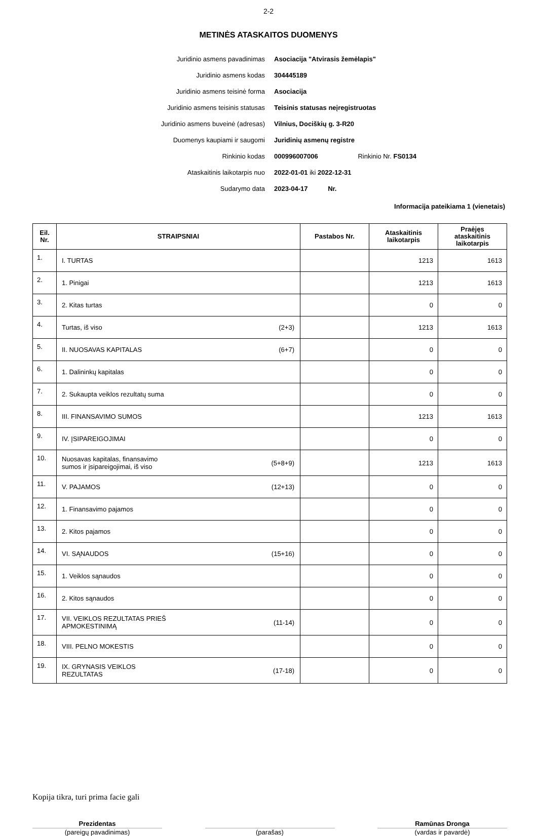2-2
METINĖS ATASKAITOS DUOMENYS
| Juridinio asmens pavadinimas | Asociacija "Atvirasis žemėlapis" |
| Juridinio asmens kodas | 304445189 |
| Juridinio asmens teisinė forma | Asociacija |
| Juridinio asmens teisinis statusas | Teisinis statusas neįregistruotas |
| Juridinio asmens buveinė (adresas) | Vilnius, Dociškių g. 3-R20 |
| Duomenys kaupiami ir saugomi | Juridinių asmenų registre |
| Rinkinio kodas | 000996007006 Rinkinio Nr. FS0134 |
| Ataskaitinis laikotarpis nuo | 2022-01-01 iki 2022-12-31 |
| Sudarymo data | 2023-04-17 Nr. |
Informacija pateikiama 1 (vienetais)
| Eil. Nr. | STRAIPSNIAI | Pastabos Nr. | Ataskaitinis laikotarpis | Praėjęs ataskaitinis laikotarpis |
| --- | --- | --- | --- | --- |
| 1. | I. TURTAS | | 1213 | 1613 |
| 2. | 1. Pinigai | | 1213 | 1613 |
| 3. | 2. Kitas turtas | | 0 | 0 |
| 4. | Turtas, iš viso (2+3) | | 1213 | 1613 |
| 5. | II. NUOSAVAS KAPITALAS (6+7) | | 0 | 0 |
| 6. | 1. Dalininkų kapitalas | | 0 | 0 |
| 7. | 2. Sukaupta veiklos rezultatų suma | | 0 | 0 |
| 8. | III. FINANSAVIMO SUMOS | | 1213 | 1613 |
| 9. | IV. ĮSIPAREIGOJIMAI | | 0 | 0 |
| 10. | Nuosavas kapitalas, finansavimo sumos ir įsipareigojimai, iš viso (5+8+9) | | 1213 | 1613 |
| 11. | V. PAJAMOS (12+13) | | 0 | 0 |
| 12. | 1. Finansavimo pajamos | | 0 | 0 |
| 13. | 2. Kitos pajamos | | 0 | 0 |
| 14. | VI. SĄNAUDOS (15+16) | | 0 | 0 |
| 15. | 1. Veiklos sąnaudos | | 0 | 0 |
| 16. | 2. Kitos sąnaudos | | 0 | 0 |
| 17. | VII. VEIKLOS REZULTATAS PRIEŠ APMOKESTINIMĄ (11-14) | | 0 | 0 |
| 18. | VIII. PELNO MOKESTIS | | 0 | 0 |
| 19. | IX. GRYNASIS VEIKLOS REZULTATAS (17-18) | | 0 | 0 |
Kopija tikra, turi prima facie gali
Prezidentas
(pareigų pavadinimas)
(parašas)
Ramūnas Dronga
(vardas ir pavardė)